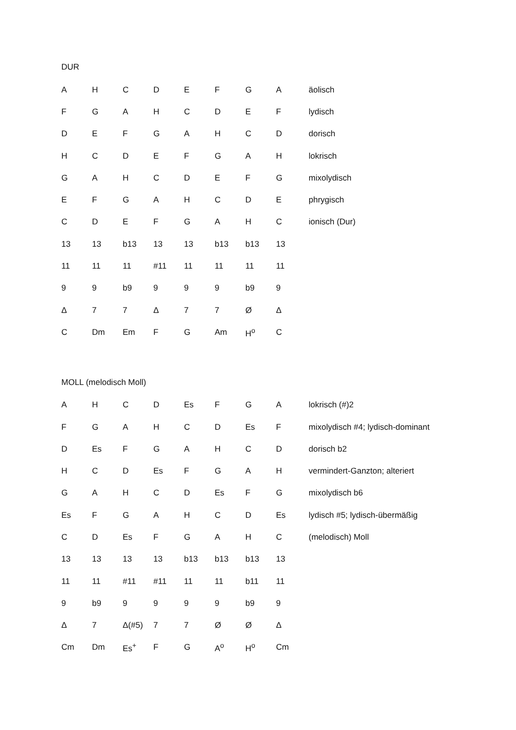DUR
| A | H | C | D | E | F | G | A | äolisch |
| F | G | A | H | C | D | E | F | lydisch |
| D | E | F | G | A | H | C | D | dorisch |
| H | C | D | E | F | G | A | H | lokrisch |
| G | A | H | C | D | E | F | G | mixolydisch |
| E | F | G | A | H | C | D | E | phrygisch |
| C | D | E | F | G | A | H | C | ionisch (Dur) |
| 13 | 13 | b13 | 13 | 13 | b13 | b13 | 13 | |
| 11 | 11 | 11 | #11 | 11 | 11 | 11 | 11 | |
| 9 | 9 | b9 | 9 | 9 | 9 | b9 | 9 | |
| Δ | 7 | 7 | Δ | 7 | 7 | Ø | Δ | |
| C | Dm | Em | F | G | Am | H<sup>o</sup> | C | |
MOLL (melodisch Moll)
| A | H | C | D | Es | F | G | A | lokrisch (#)2 |
| F | G | A | H | C | D | Es | F | mixolydisch #4; lydisch-dominant |
| D | Es | F | G | A | H | C | D | dorisch b2 |
| H | C | D | Es | F | G | A | H | vermindert-Ganzton; alteriert |
| G | A | H | C | D | Es | F | G | mixolydisch b6 |
| Es | F | G | A | H | C | D | Es | lydisch #5; lydisch-übermäßig |
| C | D | Es | F | G | A | H | C | (melodisch) Moll |
| 13 | 13 | 13 | 13 | b13 | b13 | b13 | 13 | |
| 11 | 11 | #11 | #11 | 11 | 11 | b11 | 11 | |
| 9 | b9 | 9 | 9 | 9 | 9 | b9 | 9 | |
| Δ | 7 | Δ(#5) | 7 | 7 | Ø | Ø | Δ | |
| Cm | Dm | Es<sup>+</sup> | F | G | A<sup>o</sup> | H<sup>o</sup> | Cm | |